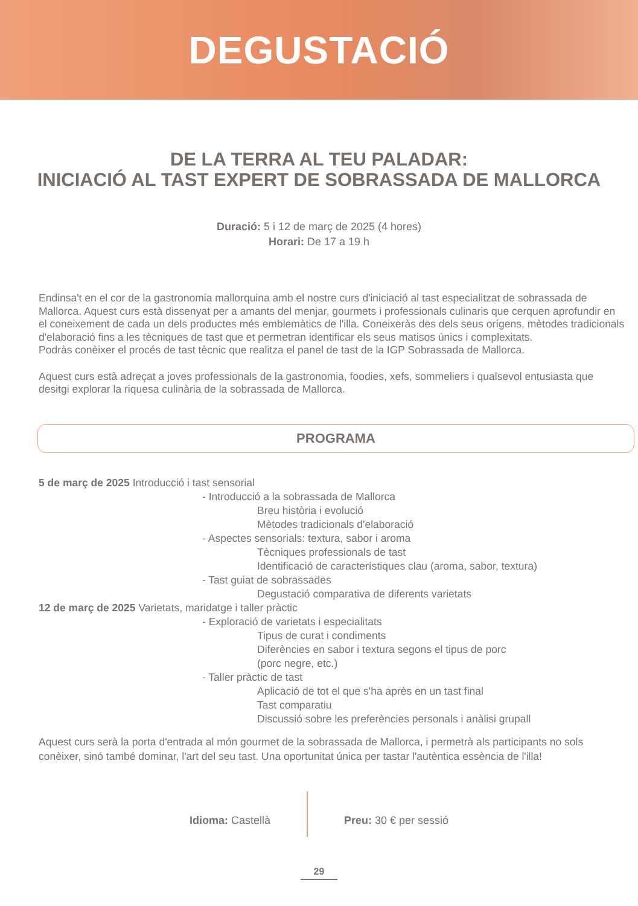DEGUSTACIÓ
DE LA TERRA AL TEU PALADAR:
INICIACIÓ AL TAST EXPERT DE SOBRASSADA DE MALLORCA
Duració: 5 i 12 de març de 2025 (4 hores)
Horari: De 17 a 19 h
Endinsa't en el cor de la gastronomia mallorquina amb el nostre curs d'iniciació al tast especialitzat de sobrassada de Mallorca. Aquest curs està dissenyat per a amants del menjar, gourmets i professionals culinaris que cerquen aprofundir en el coneixement de cada un dels productes més emblemàtics de l'illa. Coneixeràs des dels seus orígens, mètodes tradicionals d'elaboració fins a les tècniques de tast que et permetran identificar els seus matisos únics i complexitats.
Podràs conèixer el procés de tast tècnic que realitza el panel de tast de la IGP Sobrassada de Mallorca.
Aquest curs està adreçat a joves professionals de la gastronomia, foodies, xefs, sommeliers i qualsevol entusiasta que desitgi explorar la riquesa culinària de la sobrassada de Mallorca.
PROGRAMA
5 de març de 2025 Introducció i tast sensorial
- Introducció a la sobrassada de Mallorca
Breu història i evolució
Mètodes tradicionals d'elaboració
- Aspectes sensorials: textura, sabor i aroma
Tècniques professionals de tast
Identificació de característiques clau (aroma, sabor, textura)
- Tast guiat de sobrassades
Degustació comparativa de diferents varietats
12 de març de 2025 Varietats, maridatge i taller pràctic
- Exploració de varietats i especialitats
Tipus de curat i condiments
Diferències en sabor i textura segons el tipus de porc
(porc negre, etc.)
- Taller pràctic de tast
Aplicació de tot el que s'ha après en un tast final
Tast comparatiu
Discussió sobre les preferències personals i anàlisi grupall
Aquest curs serà la porta d'entrada al món gourmet de la sobrassada de Mallorca, i permetrà als participants no sols conèixer, sinó també dominar, l'art del seu tast. Una oportunitat única per tastar l'autèntica essència de l'illa!
Idioma: Castellà Preu: 30 € per sessió
29